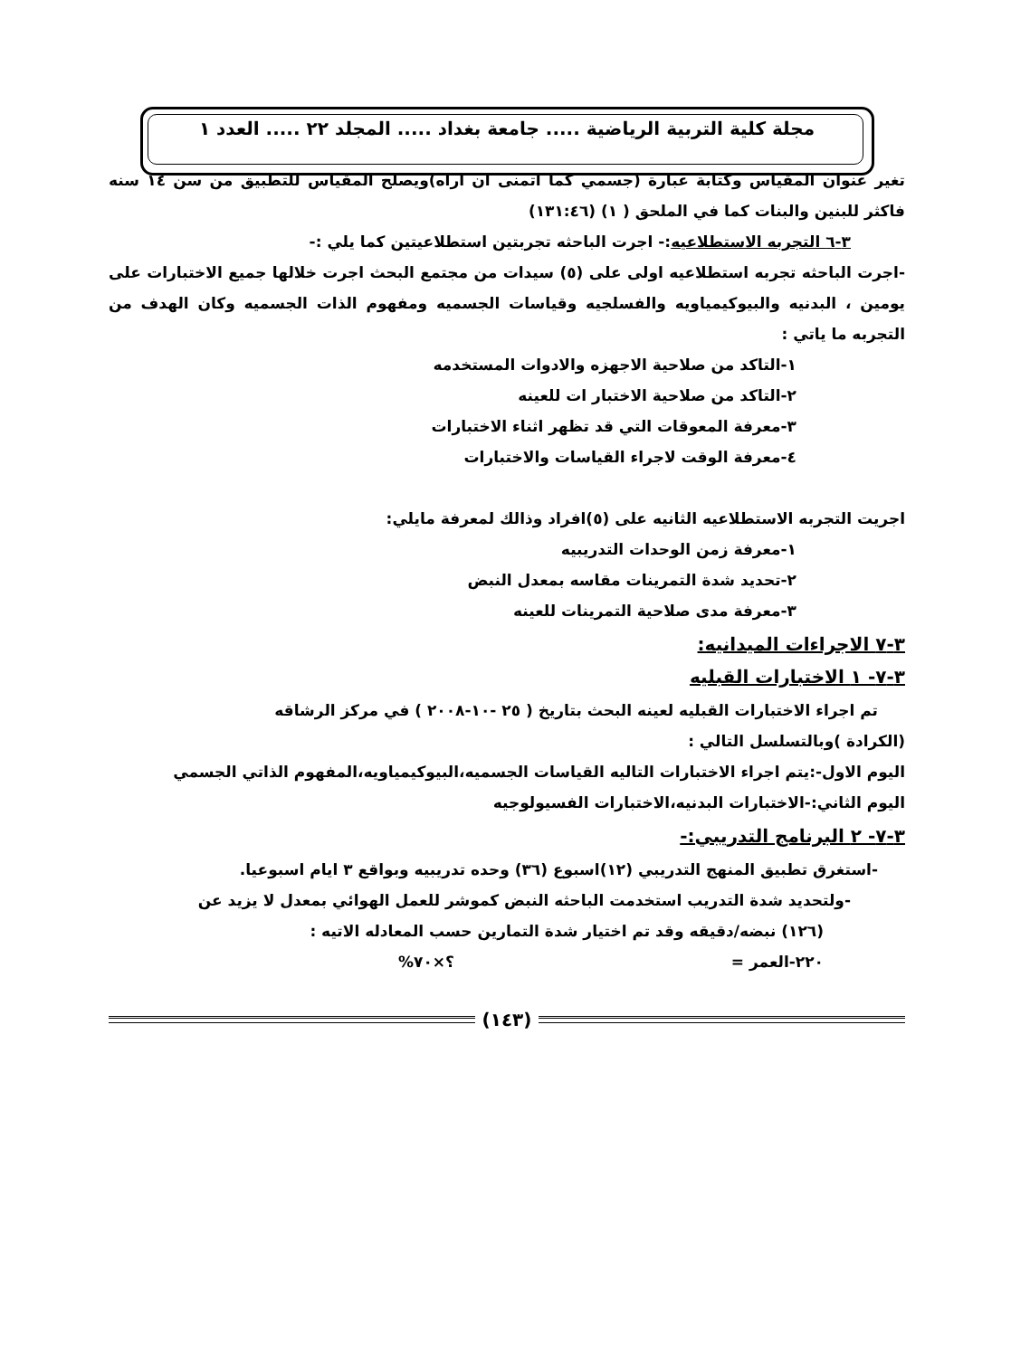مجلة كلية التربية الرياضية ..... جامعة بغداد ..... المجلد ٢٢ ..... العدد ١
تغير عنوان المقياس وكتابة عبارة (جسمي كما اتمنى ان اراه)ويصلح المقياس للتطبيق من سن ١٤ سنه فاكثر للبنين والبنات كما في الملحق ( ١) (١٣١:٤٦)
٣-٦ التجربه الاستطلاعيه:- اجرت الباحثه تجربتين استطلاعيتين كما يلي :-
-اجرت الباحثه تجربه استطلاعيه اولى على (٥) سيدات من مجتمع البحث اجرت خلالها جميع الاختبارات على يومين ، البدنيه والبيوكيمياويه والفسلجيه وقياسات الجسميه ومفهوم الذات الجسميه وكان الهدف من التجربه ما ياتي :
١-التاكد من صلاحية الاجهزه والادوات المستخدمه
٢-التاكد من صلاحية الاختبار ات للعينه
٣-معرفة المعوقات التي قد تظهر اثناء الاختبارات
٤-معرفة الوقت لاجراء القياسات والاختبارات
اجريت التجربه الاستطلاعيه الثانيه على (٥)افراد وذالك لمعرفة مايلي:
١-معرفة زمن الوحدات التدريبيه
٢-تحديد شدة التمرينات مقاسه بمعدل النبض
٣-معرفة مدى صلاحية التمرينات للعينه
٣-٧ الاجراءات الميدانيه:
٣-٧- ١ الاختبارات القبليه
تم اجراء الاختبارات القبليه لعينه البحث بتاريخ ( ٢٥ -١٠-٢٠٠٨ ) في مركز الرشاقه
(الكرادة )وبالتسلسل التالي :
اليوم الاول-:يتم اجراء الاختبارات التاليه القياسات الجسميه،البيوكيمياويه،المفهوم الذاتي الجسمي
اليوم الثاني:-الاختبارات البدنيه،الاختبارات الفسيولوجيه
٣-٧- ٢ البرنامج التدريبي:-
-استغرق تطبيق المنهج التدريبي (١٢)اسبوع (٣٦) وحده تدريبيه وبواقع ٣ ايام اسبوعيا.
-ولتحديد شدة التدريب استخدمت الباحثه النبض كموشر للعمل الهوائي بمعدل لا يزيد عن
(١٢٦) نبضه/دقيقه وقد تم اختيار شدة التمارين حسب المعادله الاتيه :
٢٢٠-العمر = ؟×٧٠%
(١٤٣)